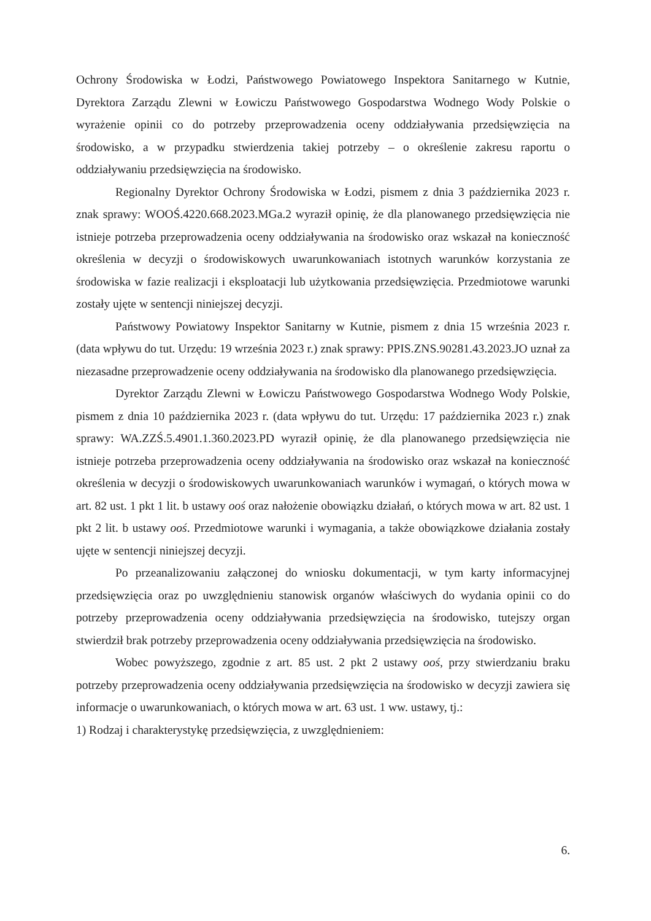Ochrony Środowiska w Łodzi, Państwowego Powiatowego Inspektora Sanitarnego w Kutnie, Dyrektora Zarządu Zlewni w Łowiczu Państwowego Gospodarstwa Wodnego Wody Polskie o wyrażenie opinii co do potrzeby przeprowadzenia oceny oddziaływania przedsięwzięcia na środowisko, a w przypadku stwierdzenia takiej potrzeby – o określenie zakresu raportu o oddziaływaniu przedsięwzięcia na środowisko.
Regionalny Dyrektor Ochrony Środowiska w Łodzi, pismem z dnia 3 października 2023 r. znak sprawy: WOOŚ.4220.668.2023.MGa.2 wyraził opinię, że dla planowanego przedsięwzięcia nie istnieje potrzeba przeprowadzenia oceny oddziaływania na środowisko oraz wskazał na konieczność określenia w decyzji o środowiskowych uwarunkowaniach istotnych warunków korzystania ze środowiska w fazie realizacji i eksploatacji lub użytkowania przedsięwzięcia. Przedmiotowe warunki zostały ujęte w sentencji niniejszej decyzji.
Państwowy Powiatowy Inspektor Sanitarny w Kutnie, pismem z dnia 15 września 2023 r. (data wpływu do tut. Urzędu: 19 września 2023 r.) znak sprawy: PPIS.ZNS.90281.43.2023.JO uznał za niezasadne przeprowadzenie oceny oddziaływania na środowisko dla planowanego przedsięwzięcia.
Dyrektor Zarządu Zlewni w Łowiczu Państwowego Gospodarstwa Wodnego Wody Polskie, pismem z dnia 10 października 2023 r. (data wpływu do tut. Urzędu: 17 października 2023 r.) znak sprawy: WA.ZZŚ.5.4901.1.360.2023.PD wyraził opinię, że dla planowanego przedsięwzięcia nie istnieje potrzeba przeprowadzenia oceny oddziaływania na środowisko oraz wskazał na konieczność określenia w decyzji o środowiskowych uwarunkowaniach warunków i wymagań, o których mowa w art. 82 ust. 1 pkt 1 lit. b ustawy ooś oraz nałożenie obowiązku działań, o których mowa w art. 82 ust. 1 pkt 2 lit. b ustawy ooś. Przedmiotowe warunki i wymagania, a także obowiązkowe działania zostały ujęte w sentencji niniejszej decyzji.
Po przeanalizowaniu załączonej do wniosku dokumentacji, w tym karty informacyjnej przedsięwzięcia oraz po uwzględnieniu stanowisk organów właściwych do wydania opinii co do potrzeby przeprowadzenia oceny oddziaływania przedsięwzięcia na środowisko, tutejszy organ stwierdził brak potrzeby przeprowadzenia oceny oddziaływania przedsięwzięcia na środowisko.
Wobec powyższego, zgodnie z art. 85 ust. 2 pkt 2 ustawy ooś, przy stwierdzaniu braku potrzeby przeprowadzenia oceny oddziaływania przedsięwzięcia na środowisko w decyzji zawiera się informacje o uwarunkowaniach, o których mowa w art. 63 ust. 1 ww. ustawy, tj.:
1) Rodzaj i charakterystykę przedsięwzięcia, z uwzględnieniem:
6.